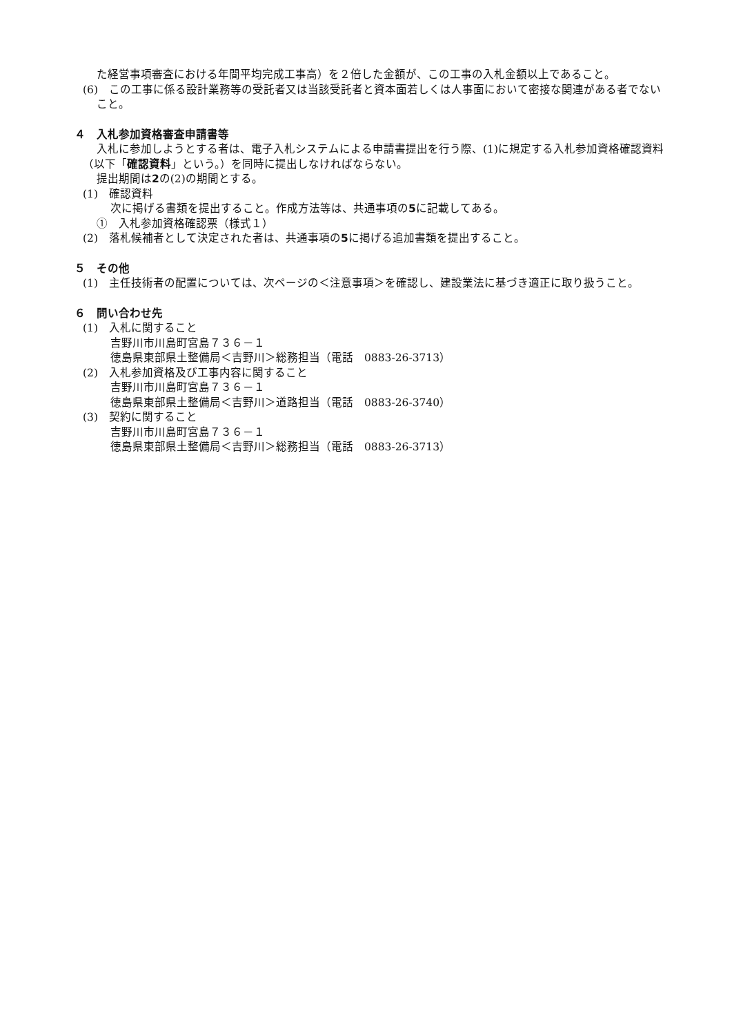た経営事項審査における年間平均完成工事高）を２倍した金額が、この工事の入札金額以上であること。
(6)　この工事に係る設計業務等の受託者又は当該受託者と資本面若しくは人事面において密接な関連がある者でないこと。
４　入札参加資格審査申請書等
入札に参加しようとする者は、電子入札システムによる申請書提出を行う際、(1)に規定する入札参加資格確認資料（以下「確認資料」という。）を同時に提出しなければならない。
提出期間は2の(2)の期間とする。
(1)　確認資料
次に掲げる書類を提出すること。作成方法等は、共通事項の5に記載してある。
①　入札参加資格確認票（様式１）
(2)　落札候補者として決定された者は、共通事項の5に掲げる追加書類を提出すること。
５　その他
(1)　主任技術者の配置については、次ページの＜注意事項＞を確認し、建設業法に基づき適正に取り扱うこと。
６　問い合わせ先
(1)　入札に関すること
吉野川市川島町宮島７３６－１
徳島県東部県土整備局＜吉野川＞総務担当（電話　0883-26-3713）
(2)　入札参加資格及び工事内容に関すること
吉野川市川島町宮島７３６－１
徳島県東部県土整備局＜吉野川＞道路担当（電話　0883-26-3740）
(3)　契約に関すること
吉野川市川島町宮島７３６－１
徳島県東部県土整備局＜吉野川＞総務担当（電話　0883-26-3713）